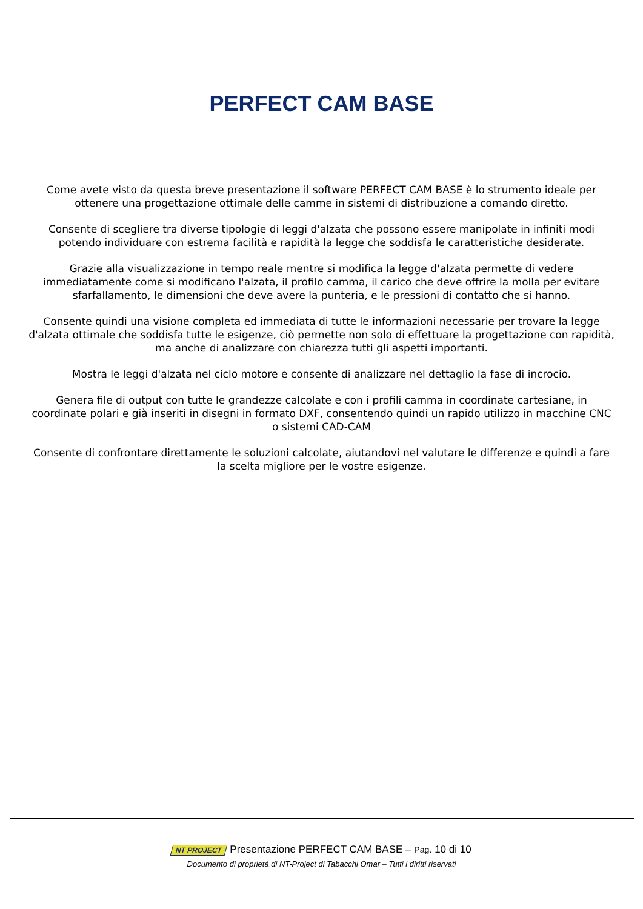PERFECT CAM BASE
Come avete visto da questa breve presentazione il software PERFECT CAM BASE è lo strumento ideale per ottenere una progettazione ottimale delle camme in sistemi di distribuzione a comando diretto.
Consente di scegliere tra diverse tipologie di leggi d'alzata che possono essere manipolate in infiniti modi potendo individuare con estrema facilità e rapidità la legge che soddisfa le caratteristiche desiderate.
Grazie alla visualizzazione in tempo reale mentre si modifica la legge d'alzata permette di vedere immediatamente come si modificano l'alzata, il profilo camma, il carico che deve offrire la molla per evitare sfarfallamento, le dimensioni che deve avere la punteria, e le pressioni di contatto che si hanno.
Consente quindi una visione completa ed immediata di tutte le informazioni necessarie per trovare la legge d'alzata ottimale che soddisfa tutte le esigenze, ciò permette non solo di effettuare la progettazione con rapidità, ma anche di analizzare con chiarezza tutti gli aspetti importanti.
Mostra le leggi d'alzata nel ciclo motore e consente di analizzare nel dettaglio la fase di incrocio.
Genera file di output con tutte le grandezze calcolate e con i profili camma in coordinate cartesiane, in coordinate polari e già inseriti in disegni in formato DXF, consentendo quindi un rapido utilizzo in macchine CNC o sistemi CAD-CAM
Consente di confrontare direttamente le soluzioni calcolate, aiutandovi nel valutare le differenze e quindi a fare la scelta migliore per le vostre esigenze.
NT PROJECT Presentazione PERFECT CAM BASE – Pag. 10 di 10
Documento di proprietà di NT-Project di Tabacchi Omar – Tutti i diritti riservati